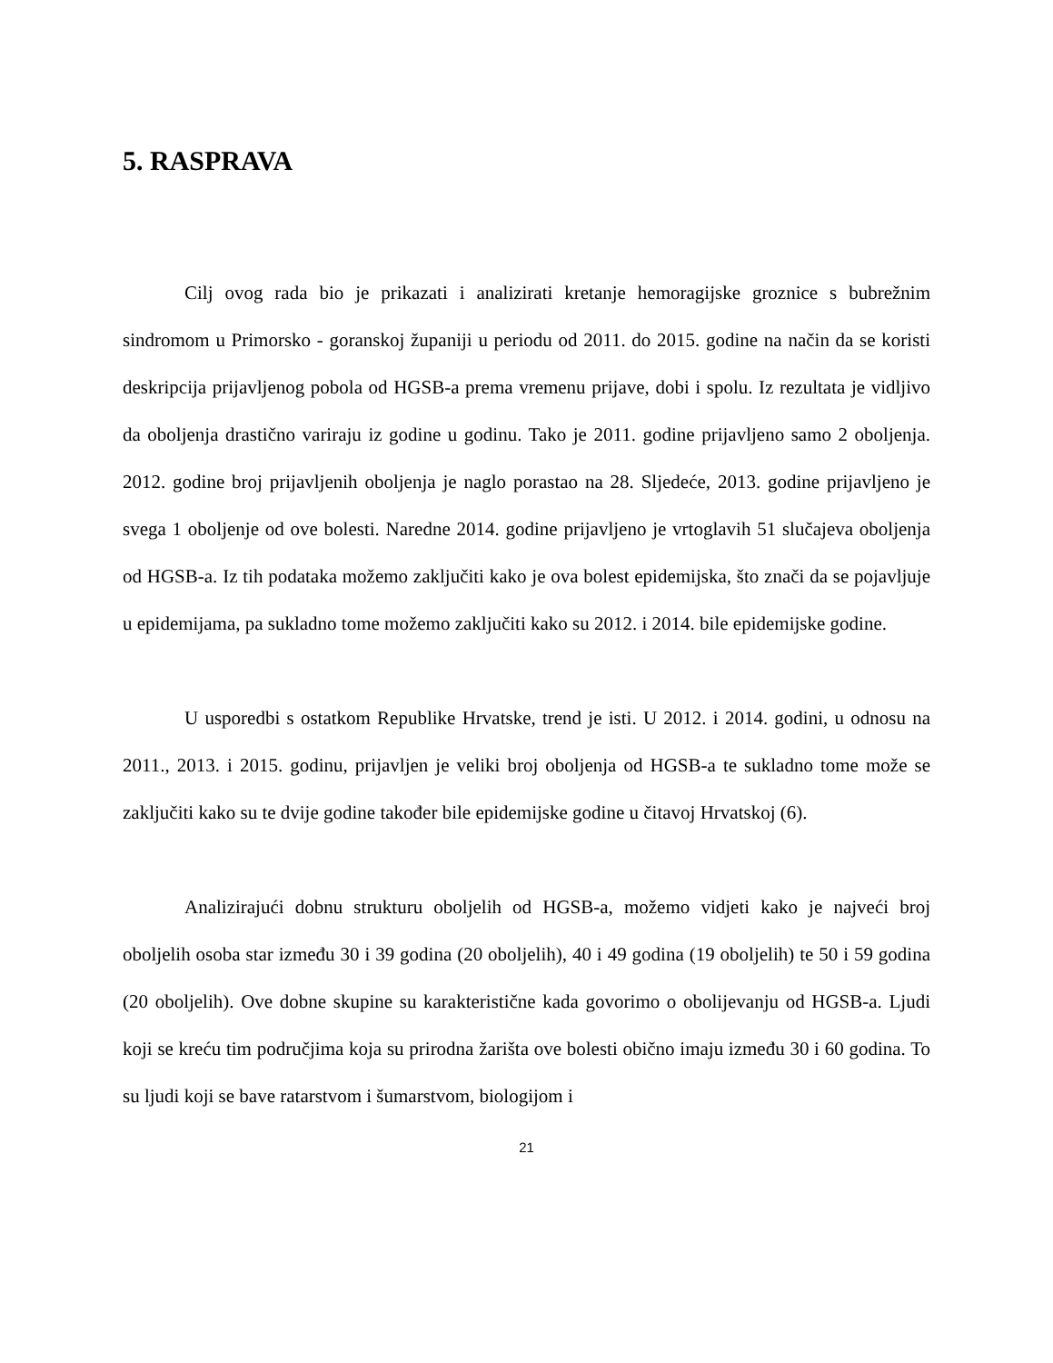5. RASPRAVA
Cilj ovog rada bio je prikazati i analizirati kretanje hemoragijske groznice s bubrežnim sindromom u Primorsko - goranskoj županiji u periodu od 2011. do 2015. godine na način da se koristi deskripcija prijavljenog pobola od HGSB-a prema vremenu prijave, dobi i spolu. Iz rezultata je vidljivo da oboljenja drastično variraju iz godine u godinu. Tako je 2011. godine prijavljeno samo 2 oboljenja. 2012. godine broj prijavljenih oboljenja je naglo porastao na 28. Sljedeće, 2013. godine prijavljeno je svega 1 oboljenje od ove bolesti. Naredne 2014. godine prijavljeno je vrtoglavih 51 slučajeva oboljenja od HGSB-a. Iz tih podataka možemo zaključiti kako je ova bolest epidemijska, što znači da se pojavljuje u epidemijama, pa sukladno tome možemo zaključiti kako su 2012. i 2014. bile epidemijske godine.
U usporedbi s ostatkom Republike Hrvatske, trend je isti. U 2012. i 2014. godini, u odnosu na 2011., 2013. i 2015. godinu, prijavljen je veliki broj oboljenja od HGSB-a te sukladno tome može se zaključiti kako su te dvije godine također bile epidemijske godine u čitavoj Hrvatskoj (6).
Analizirajući dobnu strukturu oboljelih od HGSB-a, možemo vidjeti kako je najveći broj oboljelih osoba star između 30 i 39 godina (20 oboljelih), 40 i 49 godina (19 oboljelih) te 50 i 59 godina (20 oboljelih). Ove dobne skupine su karakteristične kada govorimo o obolijevanju od HGSB-a. Ljudi koji se kreću tim područjima koja su prirodna žarišta ove bolesti obično imaju između 30 i 60 godina. To su ljudi koji se bave ratarstvom i šumarstvom, biologijom i
21